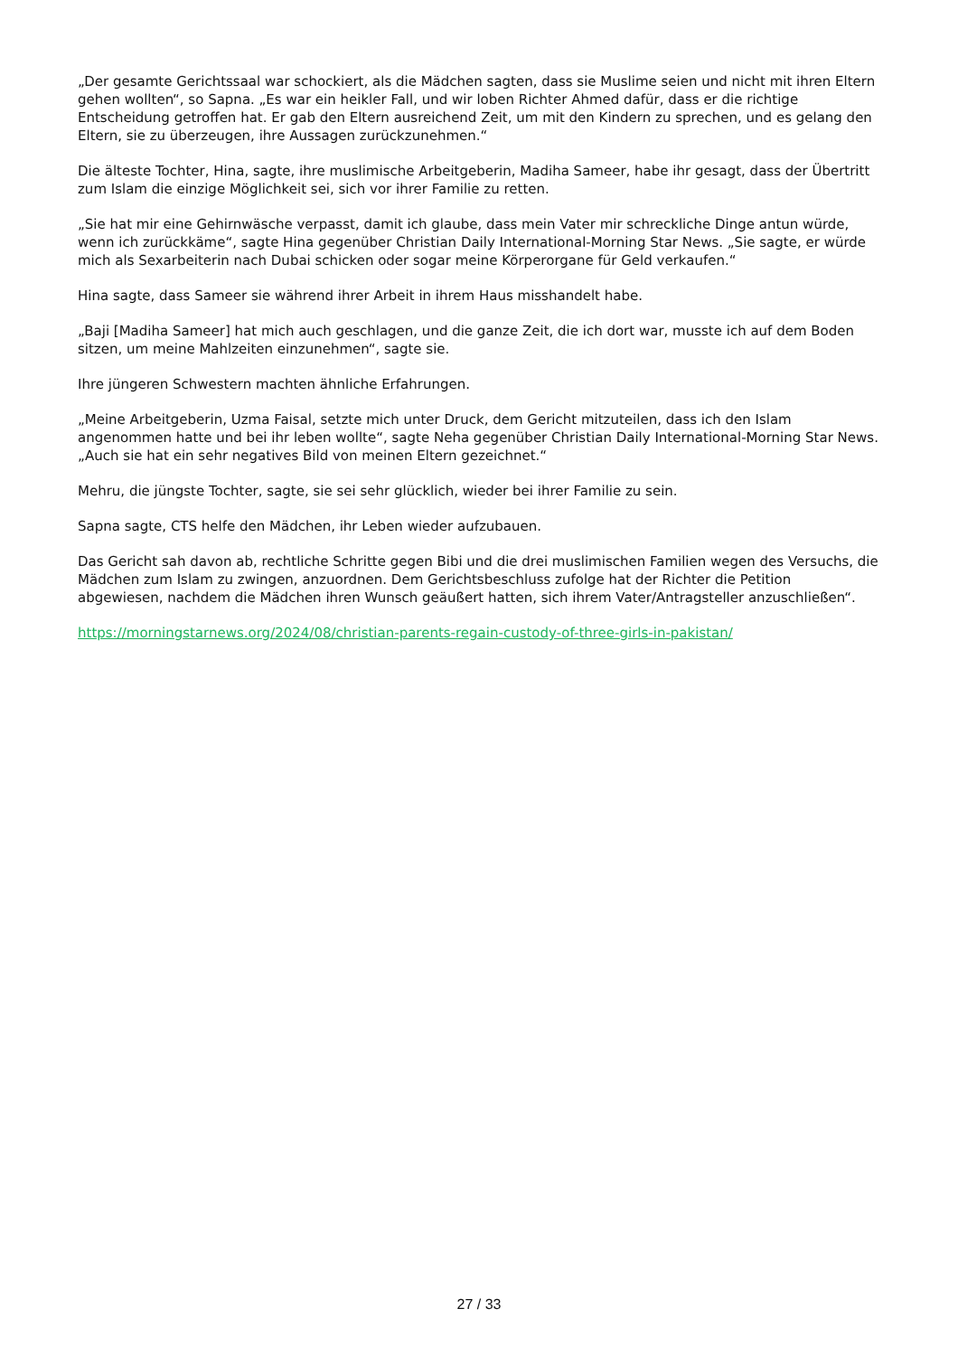„Der gesamte Gerichtssaal war schockiert, als die Mädchen sagten, dass sie Muslime seien und nicht mit ihren Eltern gehen wollten“, so Sapna. „Es war ein heikler Fall, und wir loben Richter Ahmed dafür, dass er die richtige Entscheidung getroffen hat. Er gab den Eltern ausreichend Zeit, um mit den Kindern zu sprechen, und es gelang den Eltern, sie zu überzeugen, ihre Aussagen zurückzunehmen.“
Die älteste Tochter, Hina, sagte, ihre muslimische Arbeitgeberin, Madiha Sameer, habe ihr gesagt, dass der Übertritt zum Islam die einzige Möglichkeit sei, sich vor ihrer Familie zu retten.
„Sie hat mir eine Gehirnwäsche verpasst, damit ich glaube, dass mein Vater mir schreckliche Dinge antun würde, wenn ich zurückkäme“, sagte Hina gegenüber Christian Daily International-Morning Star News. „Sie sagte, er würde mich als Sexarbeiterin nach Dubai schicken oder sogar meine Körperorgane für Geld verkaufen.“
Hina sagte, dass Sameer sie während ihrer Arbeit in ihrem Haus misshandelt habe.
„Baji [Madiha Sameer] hat mich auch geschlagen, und die ganze Zeit, die ich dort war, musste ich auf dem Boden sitzen, um meine Mahlzeiten einzunehmen“, sagte sie.
Ihre jüngeren Schwestern machten ähnliche Erfahrungen.
„Meine Arbeitgeberin, Uzma Faisal, setzte mich unter Druck, dem Gericht mitzuteilen, dass ich den Islam angenommen hatte und bei ihr leben wollte“, sagte Neha gegenüber Christian Daily International-Morning Star News. „Auch sie hat ein sehr negatives Bild von meinen Eltern gezeichnet.“
Mehru, die jüngste Tochter, sagte, sie sei sehr glücklich, wieder bei ihrer Familie zu sein.
Sapna sagte, CTS helfe den Mädchen, ihr Leben wieder aufzubauen.
Das Gericht sah davon ab, rechtliche Schritte gegen Bibi und die drei muslimischen Familien wegen des Versuchs, die Mädchen zum Islam zu zwingen, anzuordnen. Dem Gerichtsbeschluss zufolge hat der Richter die Petition abgewiesen, nachdem die Mädchen ihren Wunsch geäußert hatten, sich ihrem Vater/Antragsteller anzuschließen“.
https://morningstarnews.org/2024/08/christian-parents-regain-custody-of-three-girls-in-pakistan/
27 / 33